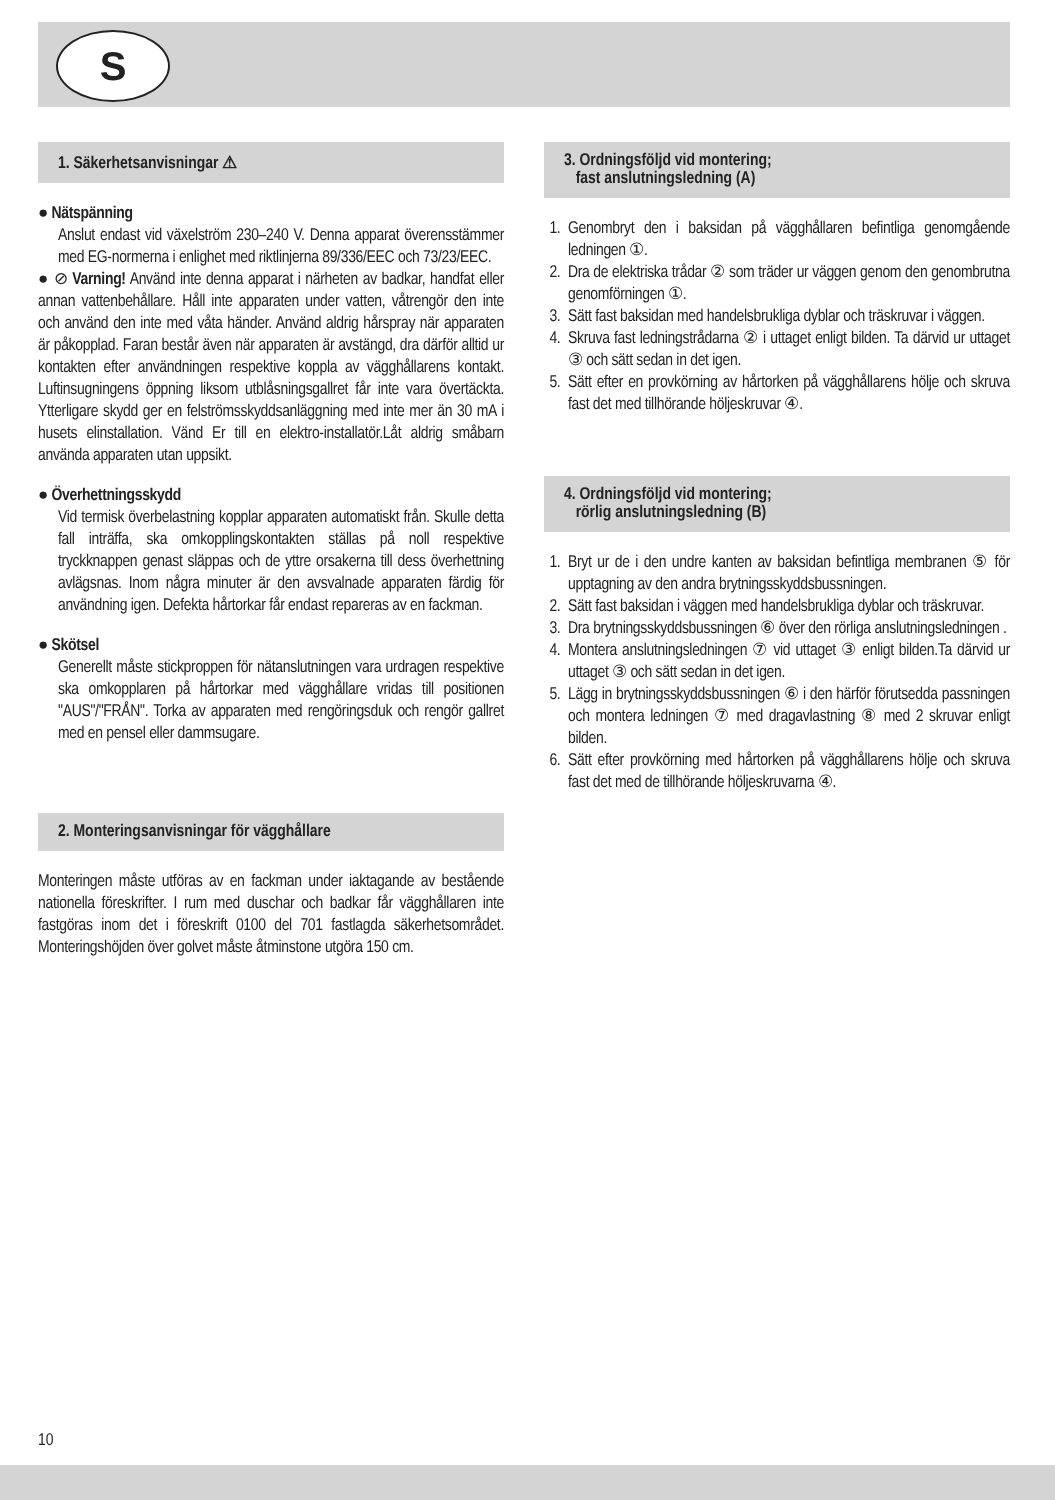S
1. Säkerhetsanvisningar ⚠
● Nätspänning
Anslut endast vid växelström 230–240 V. Denna apparat överensstämmer med EG-normerna i enlighet med riktlinjerna 89/336/EEC och 73/23/EEC.
● ⊘ Varning! Använd inte denna apparat i närheten av badkar, handfat eller annan vattenbehållare. Håll inte apparaten under vatten, våtrengör den inte och använd den inte med våta händer. Använd aldrig hårspray när apparaten är påkopplad. Faran består även när apparaten är avstängd, dra därför alltid ur kontakten efter användningen respektive koppla av vägghållarens kontakt. Luftinsugningens öppning liksom utblåsningsgallret får inte vara övertäckta. Ytterligare skydd ger en felströmsskyddsanläggning med inte mer än 30 mA i husets elinstallation. Vänd Er till en elektro-installatör.Låt aldrig småbarn använda apparaten utan uppsikt.
● Överhettningsskydd
Vid termisk överbelastning kopplar apparaten automatiskt från. Skulle detta fall inträffa, ska omkopplingskontakten ställas på noll respektive tryckknappen genast släppas och de yttre orsakerna till dess överhettning avlägsnas. Inom några minuter är den avsvalnade apparaten färdig för användning igen. Defekta hårtorkar får endast repareras av en fackman.
● Skötsel
Generellt måste stickproppen för nätanslutningen vara urdragen respektive ska omkopplaren på hårtorkar med vägghållare vridas till positionen "AUS"/"FRÅN". Torka av apparaten med rengöringsduk och rengör gallret med en pensel eller dammsugare.
2. Monteringsanvisningar för vägghållare
Monteringen måste utföras av en fackman under iaktagande av bestående nationella föreskrifter. I rum med duschar och badkar får vägghållaren inte fastgöras inom det i föreskrift 0100 del 701 fastlagda säkerhetsområdet. Monteringshöjden över golvet måste åtminstone utgöra 150 cm.
3. Ordningsföljd vid montering;
fast anslutningsledning (A)
1. Genombryt den i baksidan på vägghållaren befintliga genomgående ledningen ①.
2. Dra de elektriska trådar ② som träder ur väggen genom den genombrutna genomförningen ①.
3. Sätt fast baksidan med handelsbrukliga dyblar och träskruvar i väggen.
4. Skruva fast ledningstrådarna ② i uttaget enligt bilden. Ta därvid ur uttaget ③ och sätt sedan in det igen.
5. Sätt efter en provkörning av hårtorken på vägghållarens hölje och skruva fast det med tillhörande höljeskruvar ④.
4. Ordningsföljd vid montering;
rörlig anslutningsledning (B)
1. Bryt ur de i den undre kanten av baksidan befintliga membranen ⑤ för upptagning av den andra brytningsskyddsbussningen.
2. Sätt fast baksidan i väggen med handelsbrukliga dyblar och träskruvar.
3. Dra brytningsskyddsbussningen ⑥ över den rörliga anslutningsledningen .
4. Montera anslutningsledningen ⑦ vid uttaget ③ enligt bilden.Ta därvid ur uttaget ③ och sätt sedan in det igen.
5. Lägg in brytningsskyddsbussningen ⑥ i den härför förutsedda passningen och montera ledningen ⑦ med dragavlastning ⑧ med 2 skruvar enligt bilden.
6. Sätt efter provkörning med hårtorken på vägghållarens hölje och skruva fast det med de tillhörande höljeskruvarna ④.
10